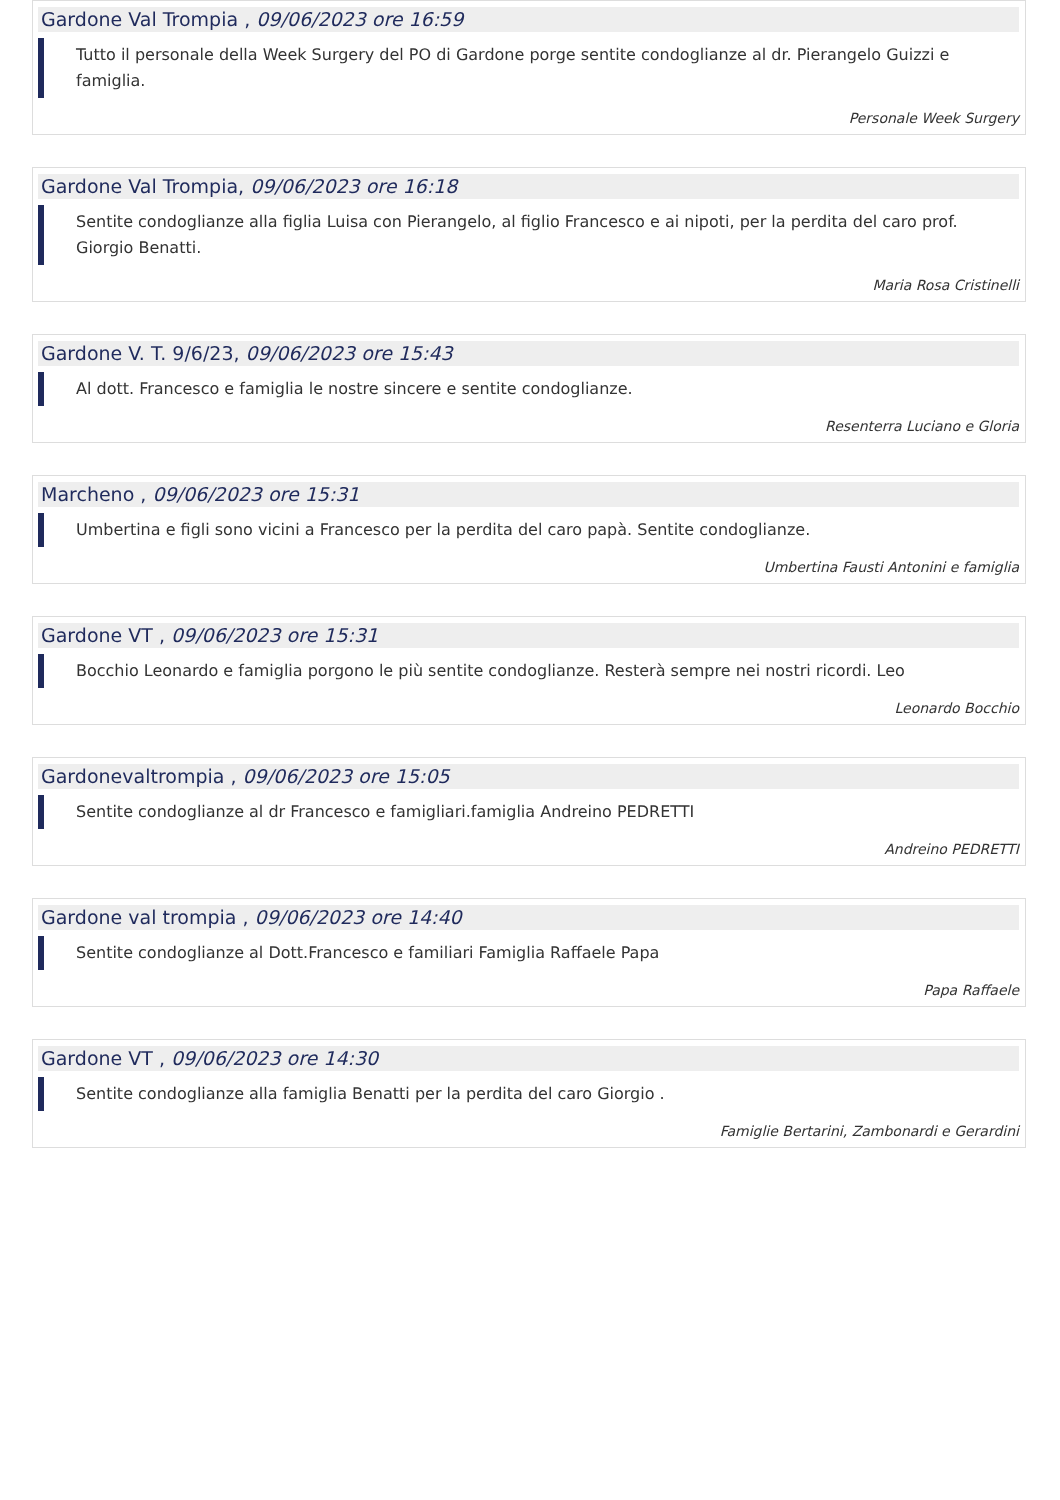Gardone Val Trompia , 09/06/2023 ore 16:59
Tutto il personale della Week Surgery del PO di Gardone porge sentite condoglianze al dr. Pierangelo Guizzi e famiglia.
Personale Week Surgery
Gardone Val Trompia, 09/06/2023 ore 16:18
Sentite condoglianze alla figlia Luisa con Pierangelo, al figlio Francesco e ai nipoti, per la perdita del caro prof. Giorgio Benatti.
Maria Rosa Cristinelli
Gardone V. T. 9/6/23, 09/06/2023 ore 15:43
Al dott. Francesco e famiglia le nostre sincere e sentite condoglianze.
Resenterra Luciano e Gloria
Marcheno , 09/06/2023 ore 15:31
Umbertina e figli sono vicini a Francesco per la perdita del caro papà. Sentite condoglianze.
Umbertina Fausti Antonini e famiglia
Gardone VT , 09/06/2023 ore 15:31
Bocchio Leonardo e famiglia porgono le più sentite condoglianze. Resterà sempre nei nostri ricordi. Leo
Leonardo Bocchio
Gardonevaltrompia , 09/06/2023 ore 15:05
Sentite condoglianze al dr Francesco e famigliari.famiglia Andreino PEDRETTI
Andreino PEDRETTI
Gardone val trompia , 09/06/2023 ore 14:40
Sentite condoglianze al Dott.Francesco e familiari Famiglia Raffaele Papa
Papa Raffaele
Gardone VT , 09/06/2023 ore 14:30
Sentite condoglianze alla famiglia Benatti per la perdita del caro Giorgio .
Famiglie Bertarini, Zambonardi e Gerardini